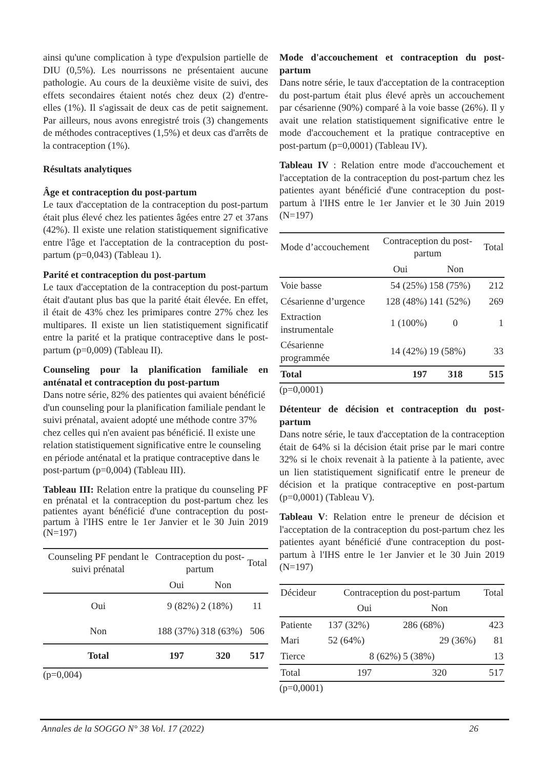ainsi qu'une complication à type d'expulsion partielle de DIU (0,5%). Les nourrissons ne présentaient aucune pathologie. Au cours de la deuxième visite de suivi, des effets secondaires étaient notés chez deux (2) d'entre-elles (1%). Il s'agissait de deux cas de petit saignement. Par ailleurs, nous avons enregistré trois (3) changements de méthodes contraceptives (1,5%) et deux cas d'arrêts de la contraception (1%).
Résultats analytiques
Âge et contraception du post-partum
Le taux d'acceptation de la contraception du post-partum était plus élevé chez les patientes âgées entre 27 et 37ans (42%). Il existe une relation statistiquement significative entre l'âge et l'acceptation de la contraception du post-partum (p=0,043) (Tableau 1).
Parité et contraception du post-partum
Le taux d'acceptation de la contraception du post-partum était d'autant plus bas que la parité était élevée. En effet, il était de 43% chez les primipares contre 27% chez les multipares. Il existe un lien statistiquement significatif entre la parité et la pratique contraceptive dans le post-partum (p=0,009) (Tableau II).
Counseling pour la planification familiale en anténatal et contraception du post-partum
Dans notre série, 82% des patientes qui avaient bénéficié d'un counseling pour la planification familiale pendant le suivi prénatal, avaient adopté une méthode contre 37% chez celles qui n'en avaient pas bénéficié. Il existe une relation statistiquement significative entre le counseling en période anténatal et la pratique contraceptive dans le post-partum (p=0,004) (Tableau III).
Tableau III: Relation entre la pratique du counseling PF en prénatal et la contraception du post-partum chez les patientes ayant bénéficié d'une contraception du post-partum à l'IHS entre le 1er Janvier et le 30 Juin 2019 (N=197)
| Counseling PF pendant le suivi prénatal | Contraception du post-partum | | Total |
| --- | --- | --- | --- |
| | Oui | Non | |
| Oui | 9 (82%) | 2 (18%) | 11 |
| Non | 188 (37%) | 318 (63%) | 506 |
| Total | 197 | 320 | 517 |
(p=0,004)
Mode d'accouchement et contraception du post-partum
Dans notre série, le taux d'acceptation de la contraception du post-partum était plus élevé après un accouchement par césarienne (90%) comparé à la voie basse (26%). Il y avait une relation statistiquement significative entre le mode d'accouchement et la pratique contraceptive en post-partum (p=0,0001) (Tableau IV).
Tableau IV : Relation entre mode d'accouchement et l'acceptation de la contraception du post-partum chez les patientes ayant bénéficié d'une contraception du post-partum à l'IHS entre le 1er Janvier et le 30 Juin 2019 (N=197)
| Mode d’accouchement | Contraception du post-partum | | Total |
| --- | --- | --- | --- |
| | Oui | Non | |
| Voie basse | 54 (25%) | 158 (75%) | 212 |
| Césarienne d’urgence | 128 (48%) | 141 (52%) | 269 |
| Extraction instrumentale | 1 (100%) | 0 | 1 |
| Césarienne programmée | 14 (42%) | 19 (58%) | 33 |
| Total | 197 | 318 | 515 |
(p=0,0001)
Détenteur de décision et contraception du post-partum
Dans notre série, le taux d'acceptation de la contraception était de 64% si la décision était prise par le mari contre 32% si le choix revenait à la patiente à la patiente, avec un lien statistiquement significatif entre le preneur de décision et la pratique contraceptive en post-partum (p=0,0001) (Tableau V).
Tableau V: Relation entre le preneur de décision et l'acceptation de la contraception du post-partum chez les patientes ayant bénéficié d'une contraception du post-partum à l'IHS entre le 1er Janvier et le 30 Juin 2019 (N=197)
| Décideur | Contraception du post-partum | | Total |
| --- | --- | --- | --- |
| | Oui | Non | |
| Patiente | 137 (32%) | 286 (68%) | 423 |
| Mari | 52 (64%) | 29 (36%) | 81 |
| Tierce | 8 (62%) | 5 (38%) | 13 |
| Total | 197 | 320 | 517 |
(p=0,0001)
Annales de la SOGGO N° 38 Vol. 17 (2022) 26